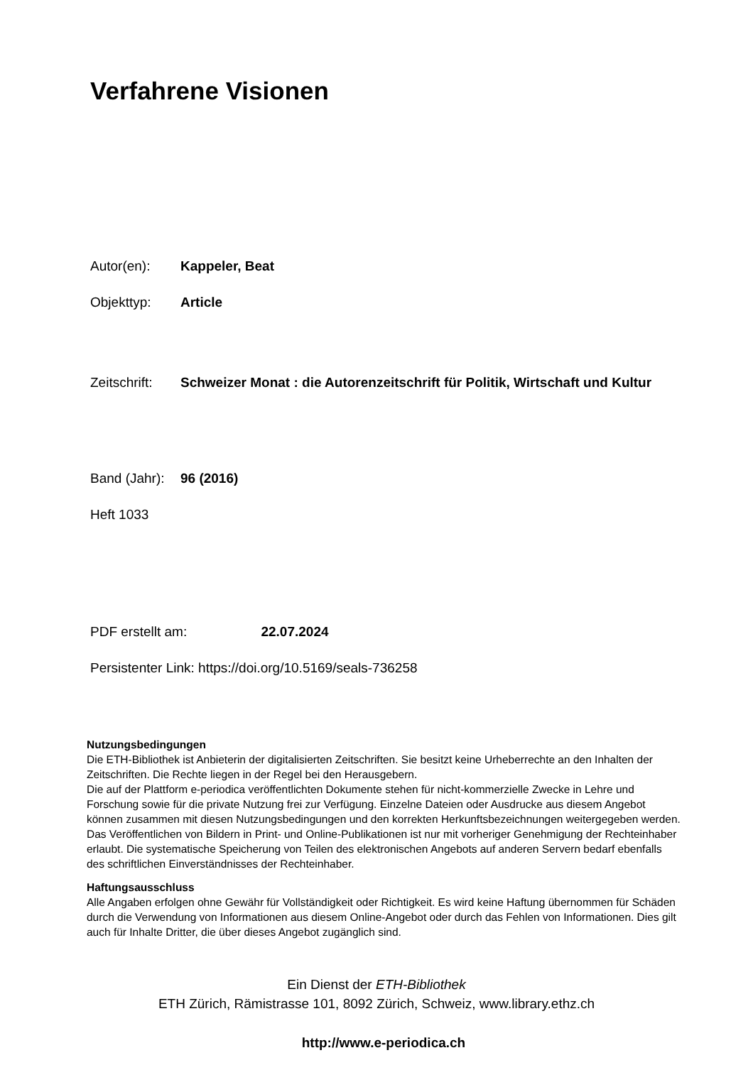Verfahrene Visionen
Autor(en): Kappeler, Beat
Objekttyp: Article
Zeitschrift:
Schweizer Monat : die Autorenzeitschrift für Politik, Wirtschaft und Kultur
Band (Jahr):
96 (2016)
Heft 1033
PDF erstellt am: 22.07.2024
Persistenter Link: https://doi.org/10.5169/seals-736258
Nutzungsbedingungen
Die ETH-Bibliothek ist Anbieterin der digitalisierten Zeitschriften. Sie besitzt keine Urheberrechte an den Inhalten der Zeitschriften. Die Rechte liegen in der Regel bei den Herausgebern.
Die auf der Plattform e-periodica veröffentlichten Dokumente stehen für nicht-kommerzielle Zwecke in Lehre und Forschung sowie für die private Nutzung frei zur Verfügung. Einzelne Dateien oder Ausdrucke aus diesem Angebot können zusammen mit diesen Nutzungsbedingungen und den korrekten Herkunftsbezeichnungen weitergegeben werden.
Das Veröffentlichen von Bildern in Print- und Online-Publikationen ist nur mit vorheriger Genehmigung der Rechteinhaber erlaubt. Die systematische Speicherung von Teilen des elektronischen Angebots auf anderen Servern bedarf ebenfalls des schriftlichen Einverständnisses der Rechteinhaber.
Haftungsausschluss
Alle Angaben erfolgen ohne Gewähr für Vollständigkeit oder Richtigkeit. Es wird keine Haftung übernommen für Schäden durch die Verwendung von Informationen aus diesem Online-Angebot oder durch das Fehlen von Informationen. Dies gilt auch für Inhalte Dritter, die über dieses Angebot zugänglich sind.
Ein Dienst der ETH-Bibliothek
ETH Zürich, Rämistrasse 101, 8092 Zürich, Schweiz, www.library.ethz.ch
http://www.e-periodica.ch